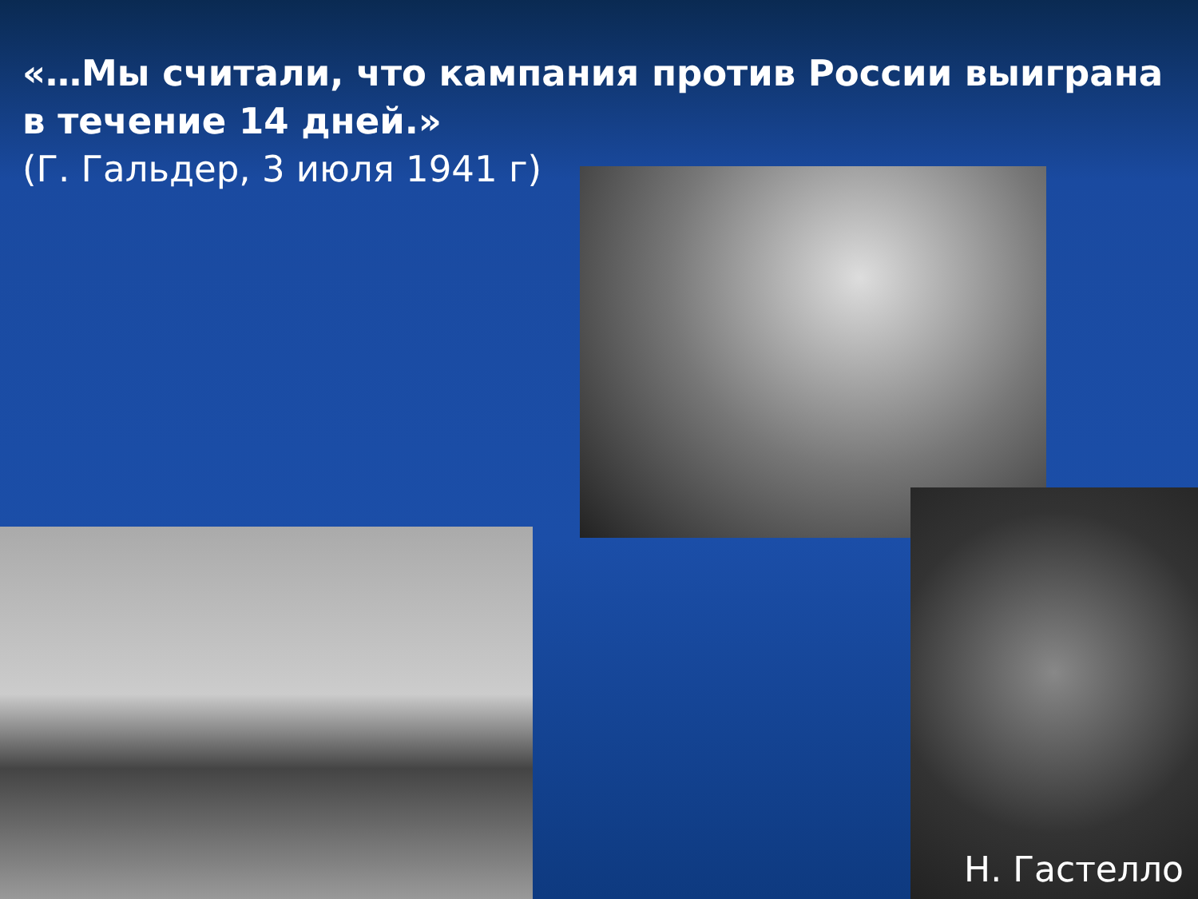«…Мы считали, что кампания против России выиграна в течение 14 дней.»
(Г. Гальдер, 3 июля 1941 г)
Н. Гастелло